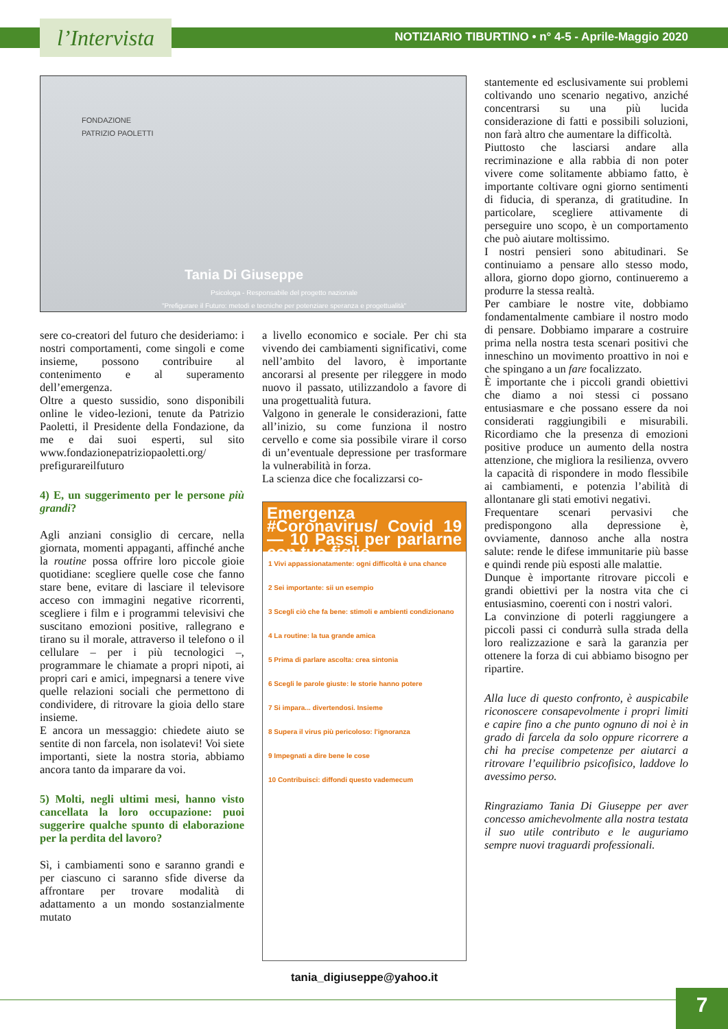l’Intervista
NOTIZIARIO TIBURTINO • n° 4-5 - Aprile-Maggio 2020
FONDAZIONE
PATRIZIO PAOLETTI
Tania Di Giuseppe
Psicologa - Responsabile del progetto nazionale
"Prefigurare il Futuro: metodi e tecniche per potenziare speranza e progettualità"
sere co-creatori del futuro che desideriamo: i nostri comportamenti, come singoli e come insieme, possono contribuire al contenimento e al superamento dell’emergenza.
Oltre a questo sussidio, sono disponibili online le video-lezioni, tenute da Patrizio Paoletti, il Presidente della Fondazione, da me e dai suoi esperti, sul sito www.fondazionepatriziopaoletti.org/ prefigurareilfuturo
4) E, un suggerimento per le persone più grandi?
Agli anziani consiglio di cercare, nella giornata, momenti appaganti, affinché anche la routine possa offrire loro piccole gioie quotidiane: scegliere quelle cose che fanno stare bene, evitare di lasciare il televisore acceso con immagini negative ricorrenti, scegliere i film e i programmi televisivi che suscitano emozioni positive, rallegrano e tirano su il morale, attraverso il telefono o il cellulare – per i più tecnologici –, programmare le chiamate a propri nipoti, ai propri cari e amici, impegnarsi a tenere vive quelle relazioni sociali che permettono di condividere, di ritrovare la gioia dello stare insieme.
E ancora un messaggio: chiedete aiuto se sentite di non farcela, non isolatevi! Voi siete importanti, siete la nostra storia, abbiamo ancora tanto da imparare da voi.
5) Molti, negli ultimi mesi, hanno visto cancellata la loro occupazione: puoi suggerire qualche spunto di elaborazione per la perdita del lavoro?
Sì, i cambiamenti sono e saranno grandi e per ciascuno ci saranno sfide diverse da affrontare per trovare modalità di adattamento a un mondo sostanzialmente mutato
a livello economico e sociale. Per chi sta vivendo dei cambiamenti significativi, come nell’ambito del lavoro, è importante ancorarsi al presente per rileggere in modo nuovo il passato, utilizzandolo a favore di una progettualità futura.
Valgono in generale le considerazioni, fatte all’inizio, su come funziona il nostro cervello e come sia possibile virare il corso di un’eventuale depressione per trasformare la vulnerabilità in forza.
La scienza dice che focalizzarsi co-
Emergenza #Coronavirus/ Covid 19 — 10 Passi per parlarne con tuo figlio
1 Vivi appassionatamente: ogni difficoltà è una chance
2 Sei importante: sii un esempio
3 Scegli ciò che fa bene: stimoli e ambienti condizionano
4 La routine: la tua grande amica
5 Prima di parlare ascolta: crea sintonia
6 Scegli le parole giuste: le storie hanno potere
7 Si impara... divertendosi. Insieme
8 Supera il virus più pericoloso: l'ignoranza
9 Impegnati a dire bene le cose
10 Contribuisci: diffondi questo vademecum
tania_digiuseppe@yahoo.it
stantemente ed esclusivamente sui problemi coltivando uno scenario negativo, anziché concentrarsi su una più lucida considerazione di fatti e possibili soluzioni, non farà altro che aumentare la difficoltà.
Piuttosto che lasciarsi andare alla recriminazione e alla rabbia di non poter vivere come solitamente abbiamo fatto, è importante coltivare ogni giorno sentimenti di fiducia, di speranza, di gratitudine. In particolare, scegliere attivamente di perseguire uno scopo, è un comportamento che può aiutare moltissimo.
I nostri pensieri sono abitudinari. Se continuiamo a pensare allo stesso modo, allora, giorno dopo giorno, continueremo a produrre la stessa realtà.
Per cambiare le nostre vite, dobbiamo fondamentalmente cambiare il nostro modo di pensare. Dobbiamo imparare a costruire prima nella nostra testa scenari positivi che inneschino un movimento proattivo in noi e che spingano a un fare focalizzato.
È importante che i piccoli grandi obiettivi che diamo a noi stessi ci possano entusiasmare e che possano essere da noi considerati raggiungibili e misurabili. Ricordiamo che la presenza di emozioni positive produce un aumento della nostra attenzione, che migliora la resilienza, ovvero la capacità di rispondere in modo flessibile ai cambiamenti, e potenzia l’abilità di allontanare gli stati emotivi negativi.
Frequentare scenari pervasivi che predispongono alla depressione è, ovviamente, dannoso anche alla nostra salute: rende le difese immunitarie più basse e quindi rende più esposti alle malattie.
Dunque è importante ritrovare piccoli e grandi obiettivi per la nostra vita che ci entusiasmino, coerenti con i nostri valori.
La convinzione di poterli raggiungere a piccoli passi ci condurrà sulla strada della loro realizzazione e sarà la garanzia per ottenere la forza di cui abbiamo bisogno per ripartire.
Alla luce di questo confronto, è auspicabile riconoscere consapevolmente i propri limiti e capire fino a che punto ognuno di noi è in grado di farcela da solo oppure ricorrere a chi ha precise competenze per aiutarci a ritrovare l’equilibrio psicofisico, laddove lo avessimo perso.
Ringraziamo Tania Di Giuseppe per aver concesso amichevolmente alla nostra testata il suo utile contributo e le auguriamo sempre nuovi traguardi professionali.
7